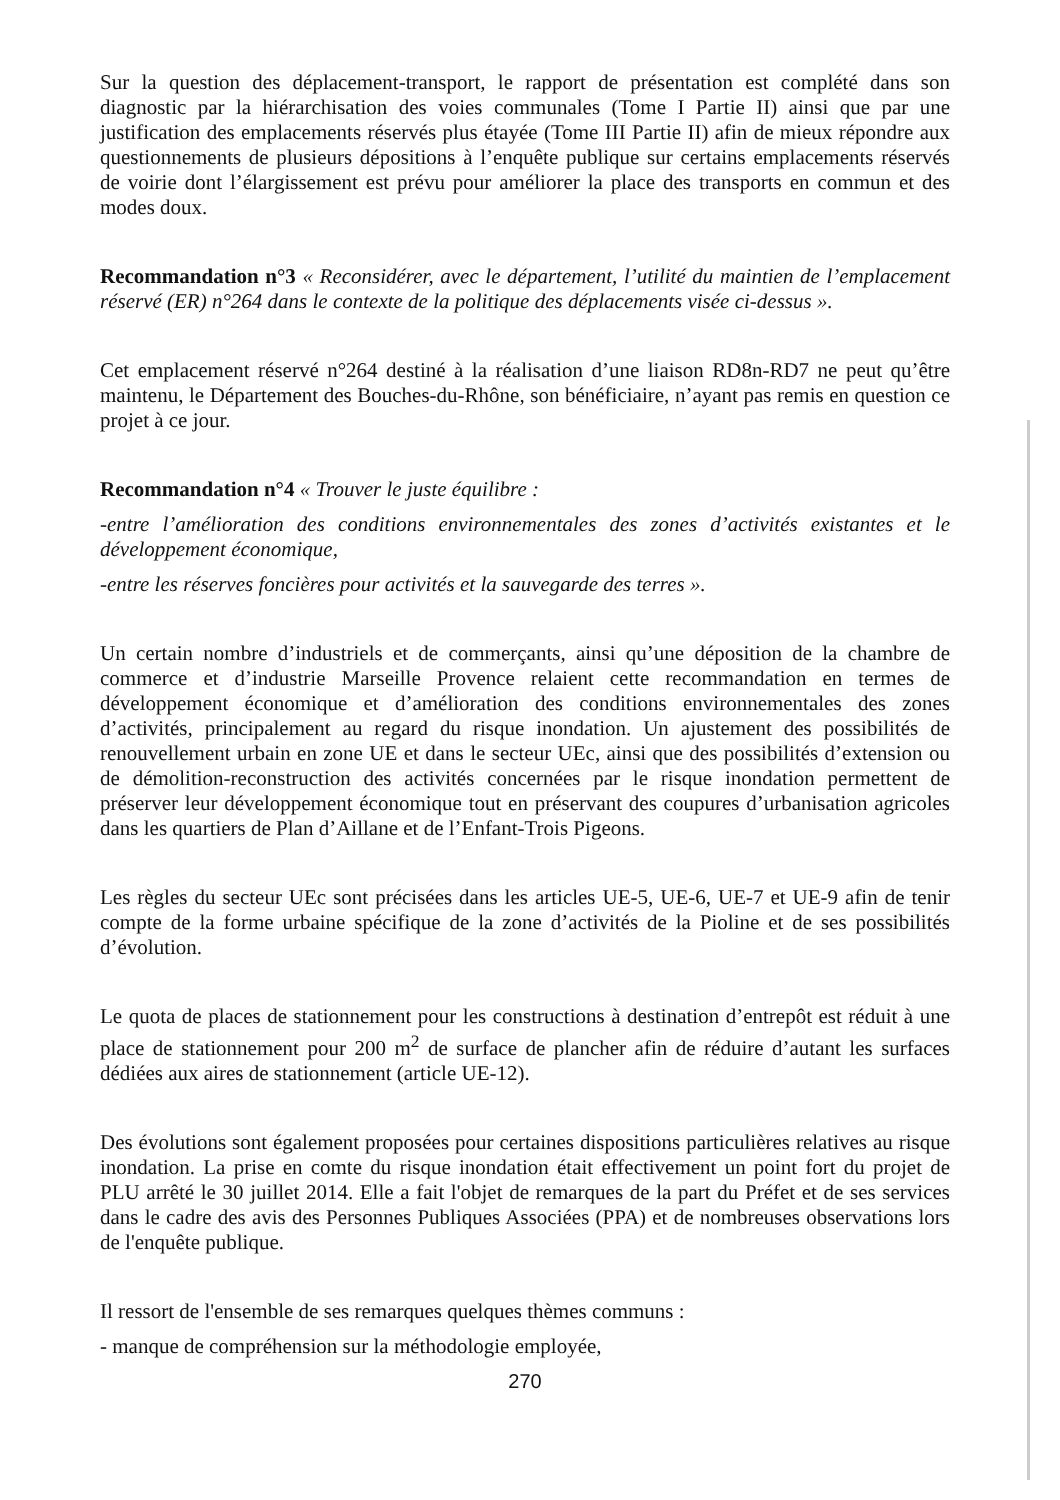Sur la question des déplacement-transport, le rapport de présentation est complété dans son diagnostic par la hiérarchisation des voies communales (Tome I Partie II) ainsi que par une justification des emplacements réservés plus étayée (Tome III Partie II) afin de mieux répondre aux questionnements de plusieurs dépositions à l’enquête publique sur certains emplacements réservés de voirie dont l’élargissement est prévu pour améliorer la place des transports en commun et des modes doux.
Recommandation n°3 « Reconsidérer, avec le département, l’utilité du maintien de l’emplacement réservé (ER) n°264 dans le contexte de la politique des déplacements visée ci-dessus ».
Cet emplacement réservé n°264 destiné à la réalisation d’une liaison RD8n-RD7 ne peut qu’être maintenu, le Département des Bouches-du-Rhône, son bénéficiaire, n’ayant pas remis en question ce projet à ce jour.
Recommandation n°4 « Trouver le juste équilibre :
-entre l’amélioration des conditions environnementales des zones d’activités existantes et le développement économique,
-entre les réserves foncières pour activités et la sauvegarde des terres ».
Un certain nombre d’industriels et de commerçants, ainsi qu’une déposition de la chambre de commerce et d’industrie Marseille Provence relaient cette recommandation en termes de développement économique et d’amélioration des conditions environnementales des zones d’activités, principalement au regard du risque inondation. Un ajustement des possibilités de renouvellement urbain en zone UE et dans le secteur UEc, ainsi que des possibilités d’extension ou de démolition-reconstruction des activités concernées par le risque inondation permettent de préserver leur développement économique tout en préservant des coupures d’urbanisation agricoles dans les quartiers de Plan d’Aillane et de l’Enfant-Trois Pigeons.
Les règles du secteur UEc sont précisées dans les articles UE-5, UE-6, UE-7 et UE-9 afin de tenir compte de la forme urbaine spécifique de la zone d’activités de la Pioline et de ses possibilités d’évolution.
Le quota de places de stationnement pour les constructions à destination d’entrepôt est réduit à une place de stationnement pour 200 m<sup>2</sup> de surface de plancher afin de réduire d’autant les surfaces dédiées aux aires de stationnement (article UE-12).
Des évolutions sont également proposées pour certaines dispositions particulières relatives au risque inondation. La prise en comte du risque inondation était effectivement un point fort du projet de PLU arrêté le 30 juillet 2014. Elle a fait l'objet de remarques de la part du Préfet et de ses services dans le cadre des avis des Personnes Publiques Associées (PPA) et de nombreuses observations lors de l'enquête publique.
Il ressort de l'ensemble de ses remarques quelques thèmes communs :
- manque de compréhension sur la méthodologie employée,
270